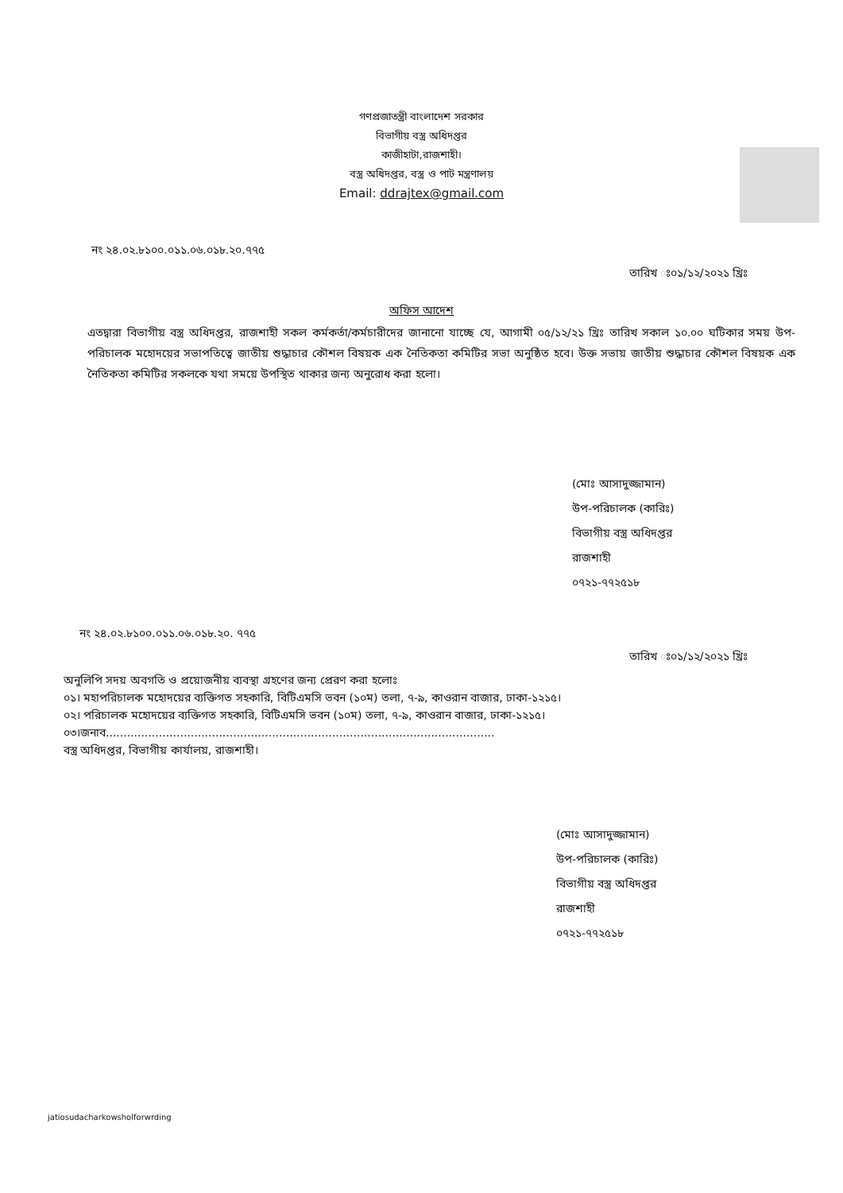গণপ্রজাতন্ত্রী বাংলাদেশ সরকার
বিভাগীয় বস্ত্র অধিদপ্তর
কাজীহাটা,রাজশাহী।
বস্ত্র অধিদপ্তর, বস্ত্র ও পাট মন্ত্রণালয়
Email: ddrajtex@gmail.com
নং ২৪.০২.৮১০০.০১১.০৬.০১৮.২০.৭৭৫
তারিখ ঃ০১/১২/২০২১ খ্রিঃ
অফিস আদেশ
এতদ্বারা বিভাগীয় বস্ত্র অধিদপ্তর, রাজশাহী সকল কর্মকর্তা/কর্মচারীদের জানানো যাচ্ছে যে, আগামী ০৫/১২/২১ খ্রিঃ তারিখ সকাল ১০.০০ ঘটিকার সময় উপ-পরিচালক মহোদয়ের সভাপতিত্বে জাতীয় শুদ্ধাচার কৌশল বিষয়ক এক নৈতিকতা কমিটির সভা অনুষ্ঠিত হবে। উক্ত সভায় জাতীয় শুদ্ধাচার কৌশল বিষয়ক এক নৈতিকতা কমিটির সকলকে যথা সময়ে উপস্থিত থাকার জন্য অনুরোধ করা হলো।
(মোঃ আসাদুজ্জামান)
উপ-পরিচালক (কারিঃ)
বিভাগীয় বস্ত্র অধিদপ্তর
রাজশাহী
০৭২১-৭৭২৫১৮
নং ২৪.০২.৮১০০.০১১.০৬.০১৮.২০. ৭৭৫
তারিখ ঃ০১/১২/২০২১ খ্রিঃ
অনুলিপি সদয় অবগতি ও প্রয়োজনীয় ব্যবস্থা গ্রহণের জন্য প্রেরণ করা হলোঃ
০১। মহাপরিচালক মহোদয়ের ব্যক্তিগত সহকারি, বিটিএমসি ভবন (১০ম) তলা, ৭-৯, কাওরান বাজার, ঢাকা-১২১৫।
০২। পরিচালক মহোদয়ের ব্যক্তিগত সহকারি, বিটিএমসি ভবন (১০ম) তলা, ৭-৯, কাওরান বাজার, ঢাকা-১২১৫।
০৩।জনাব..............................................................................................................
বস্ত্র অধিদপ্তর, বিভাগীয় কার্যালয়, রাজশাহী।
(মোঃ আসাদুজ্জামান)
উপ-পরিচালক (কারিঃ)
বিভাগীয় বস্ত্র অধিদপ্তর
রাজশাহী
০৭২১-৭৭২৫১৮
jatiosudacharkowsholforwrding